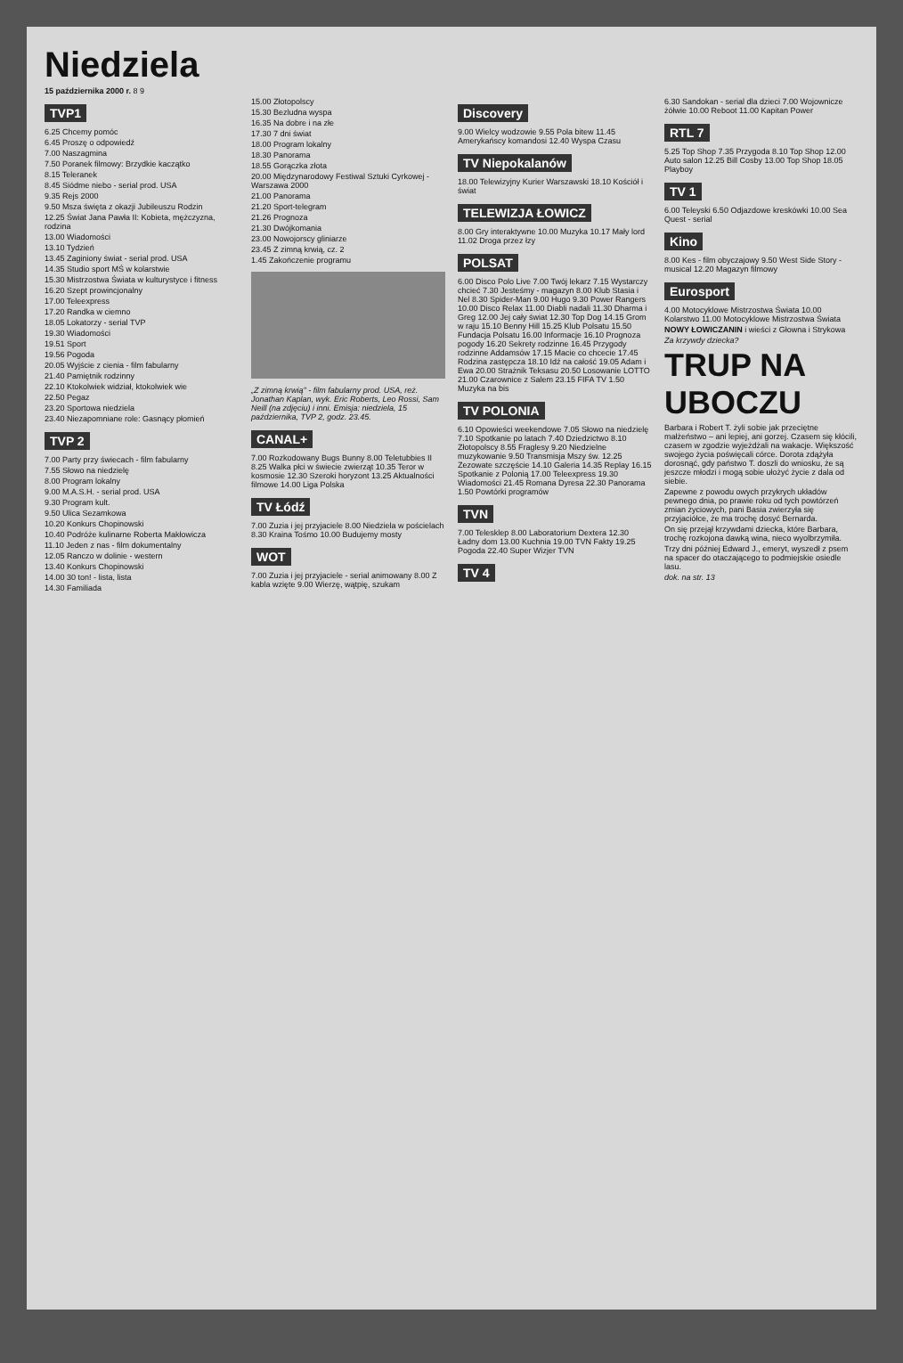Niedziela
15 października 2000 r. 8 9
TVP1
6.25 Chcemy pomóc
6.45 Proszę o odpowiedź
7.00 Naszagmina
7.50 Poranek filmowy: Brzydkie kaczątko
8.15 Teleranek
8.45 Siódme niebo - serial prod. USA
9.35 Rejs 2000
9.50 Msza święta z okazji Jubileuszu Rodzin
12.25 Świat Jana Pawła II: Kobieta, mężczyzna, rodzina
13.00 Wiadomości
13.10 Tydzień
13.45 Zaginiony świat - serial prod. USA
14.35 Studio sport MŚ w kolarstwie
15.30 Mistrzostwa Świata w kulturystyce i fitness
16.20 Szept prowincjonalny
17.00 Teleexpress
17.20 Randka w ciemno
18.05 Lokatorzy - serial TVP
19.30 Wiadomości
19.51 Sport
19.56 Pogoda
20.05 Wyjście z cienia - film fabularny
21.40 Pamiętnik rodzinny
22.10 Ktokolwiek widział, ktokolwiek wie
22.50 Pegaz
23.20 Sportowa niedziela
23.40 Niezapomniane role: Gasnący płomień
TVP 2
7.00 Party przy świecach - film fabularny
7.55 Słowo na niedzielę
8.00 Program lokalny
9.00 M.A.S.H. - serial prod. USA
9.30 Program kult.
9.50 Ulica Sezamkowa
10.20 Konkurs Chopinowski
10.40 Podróże kulinarne Roberta Makłowicza
11.10 Jeden z nas - film dokumentalny
12.05 Ranczo w dolinie - western
13.40 Konkurs Chopinowski
14.00 30 ton! - lista, lista
14.30 Familiada
15.00 Złotopolscy
15.30 Bezludna wyspa
16.35 Na dobre i na złe
17.30 7 dni świat
18.00 Program lokalny
18.30 Panorama
18.55 Gorączka złota
20.00 Międzynarodowy Festiwal Sztuki Cyrkowej - Warszawa 2000
21.00 Panorama
21.20 Sport-telegram
21.26 Prognoza
21.30 Dwójkomania
23.00 Nowojorscy gliniarze
23.45 Z zimną krwią, cz. 2
1.45 Zakończenie programu
„Z zimną krwią" - film fabularny prod. USA, reż. Jonathan Kaplan, wyk. Eric Roberts, Leo Rossi, Sam Neill (na zdjęciu) i inni. Emisja: niedziela, 15 października, TVP 2, godz. 23.45.
CANAL+
7.00 Rozkodowany Bugs Bunny 8.00 Teletubbies II 8.25 Walka płci w świecie zwierząt 10.35 Teror w kosmosie 12.30 Szeroki horyzont 13.25 Aktualności filmowe 14.00 Liga Polska
TV Łódź
7.00 Zuzia i jej przyjaciele 8.00 Niedziela w pościelach 8.30 Kraina Tośmo 10.00 Budujemy mosty
WOT
7.00 Zuzia i jej przyjaciele - serial animowany 8.00 Z kabla wzięte 9.00 Wierzę, wątpię, szukam
Discovery
9.00 Wielcy wodzowie 9.55 Pola bitew 11.45 Amerykańscy komandosi 12.40 Wyspa Czasu
TV Niepokalanów
18.00 Telewizyjny Kurier Warszawski 18.10 Kościół i świat
TELEWIZJA ŁOWICZ
8.00 Gry interaktywne 10.00 Muzyka 10.17 Mały lord 11.02 Droga przez łzy
POLSAT
6.00 Disco Polo Live 7.00 Twój lekarz 7.15 Wystarczy chcieć 7.30 Jesteśmy - magazyn 8.00 Klub Stasia i Nel 8.30 Spider-Man 9.00 Hugo 9.30 Power Rangers 10.00 Disco Relax 11.00 Diabli nadali 11.30 Dharma i Greg 12.00 Jej cały świat 12.30 Top Dog 14.15 Grom w raju 15.10 Benny Hill 15.25 Klub Polsatu 15.50 Fundacja Polsatu 16.00 Informacje 16.10 Prognoza pogody 16.20 Sekrety rodzinne 16.45 Przygody rodzinne Addamsów 17.15 Macie co chcecie 17.45 Rodzina zastępcza 18.10 Idź na całość 19.05 Adam i Ewa 20.00 Strażnik Teksasu 20.50 Losowanie LOTTO 21.00 Czarownice z Salem 23.15 FIFA TV 1.50 Muzyka na bis
TV POLONIA
6.10 Opowieści weekendowe 7.05 Słowo na niedzielę 7.10 Spotkanie po latach 7.40 Dziedzictwo 8.10 Złotopolscy 8.55 Fraglesy 9.20 Niedzielne muzykowanie 9.50 Transmisja Mszy św. 12.25 Zezowate szczęście 14.10 Galeria 14.35 Replay 16.15 Spotkanie z Polonią 17.00 Teleexpress 19.30 Wiadomości 21.45 Romana Dyresa 22.30 Panorama 1.50 Powtórki programów
TVN
7.00 Telesklep 8.00 Laboratorium Dextera 12.30 Ładny dom 13.00 Kuchnia 19.00 TVN Fakty 19.25 Pogoda 22.40 Super Wizjer TVN
TV 4
6.30 Sandokan - serial dla dzieci 7.00 Wojownicze żółwie 10.00 Reboot 11.00 Kapitan Power
RTL 7
5.25 Top Shop 7.35 Przygoda 8.10 Top Shop 12.00 Auto salon 12.25 Bill Cosby 13.00 Top Shop 18.05 Playboy
TV 1
6.00 Teleyski 6.50 Odjazdowe kreskówki 10.00 Sea Quest - serial
Kino
8.00 Kes - film obyczajowy 9.50 West Side Story - musical 12.20 Magazyn filmowy
Eurosport
4.00 Motocyklowe Mistrzostwa Świata 10.00 Kolarstwo 11.00 Motocyklowe Mistrzostwa Świata
NOWY ŁOWICZANIN i wieści z Głowna i Strykowa
Za krzywdy dziecka?
TRUP NA UBOCZU
Barbara i Robert T. żyli sobie jak przeciętne małżeństwo – ani lepiej, ani gorzej. Czasem się kłócili, czasem w zgodzie wyjeżdżali na wakacje. Większość swojego życia poświęcali córce. Dorota zdążyła dorosnąć, gdy państwo T. doszli do wniosku, że są jeszcze młodzi i mogą sobie ułożyć życie z dala od siebie.
Zapewne z powodu owych przykrych układów pewnego dnia, po prawie roku od tych powtórzeń zmian życiowych, pani Basia zwierzyła się przyjaciółce, że ma trochę dosyć Bernarda.
On się przejął krzywdami dziecka, które Barbara, trochę rozkojona dawką wina, nieco wyolbrzymiła.
Trzy dni później Edward J., emeryt, wyszedł z psem na spacer do otaczającego to podmiejskie osiedle lasu.
dok. na str. 13